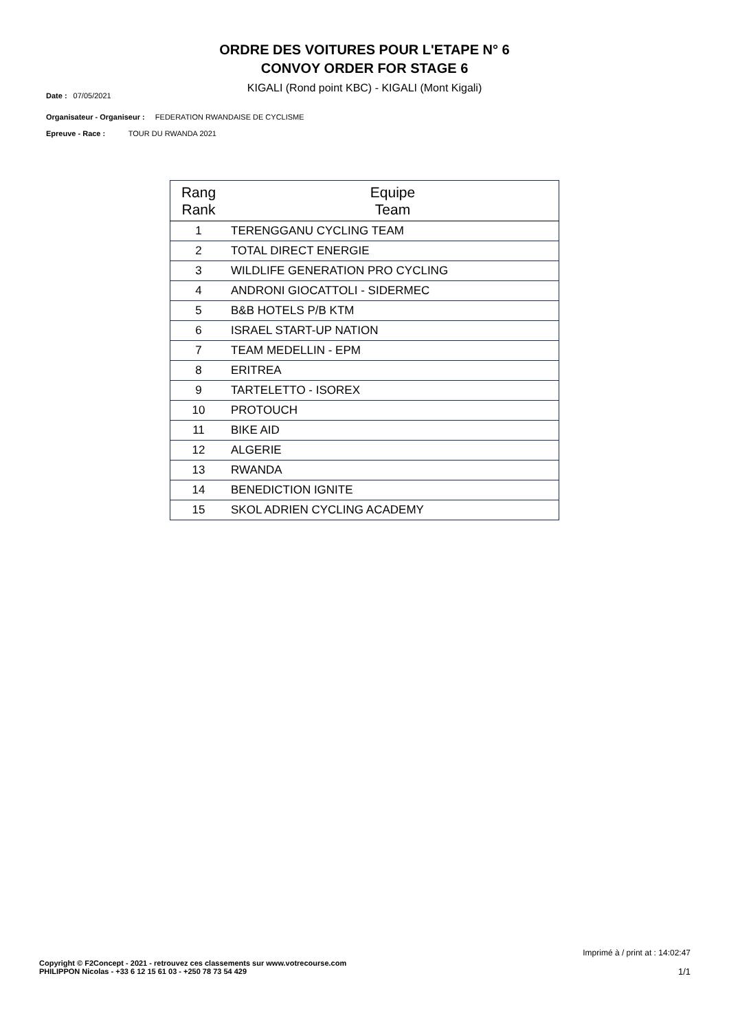ORDRE DES VOITURES POUR L'ETAPE N° 6
CONVOY ORDER FOR STAGE 6
KIGALI (Rond point KBC) - KIGALI (Mont Kigali)
Date : 07/05/2021
Organisateur - Organiseur : FEDERATION RWANDAISE DE CYCLISME
Epreuve - Race : TOUR DU RWANDA 2021
| Rang Rank | Equipe Team |
| --- | --- |
| 1 | TERENGGANU CYCLING TEAM |
| 2 | TOTAL DIRECT ENERGIE |
| 3 | WILDLIFE GENERATION PRO CYCLING |
| 4 | ANDRONI GIOCATTOLI - SIDERMEC |
| 5 | B&B HOTELS P/B KTM |
| 6 | ISRAEL START-UP NATION |
| 7 | TEAM MEDELLIN - EPM |
| 8 | ERITREA |
| 9 | TARTELETTO - ISOREX |
| 10 | PROTOUCH |
| 11 | BIKE AID |
| 12 | ALGERIE |
| 13 | RWANDA |
| 14 | BENEDICTION IGNITE |
| 15 | SKOL ADRIEN CYCLING ACADEMY |
Imprimé à / print at : 14:02:47
Copyright © F2Concept - 2021 - retrouvez ces classements sur www.votrecourse.com
PHILIPPON Nicolas - +33 6 12 15 61 03 - +250 78 73 54 429
1/1